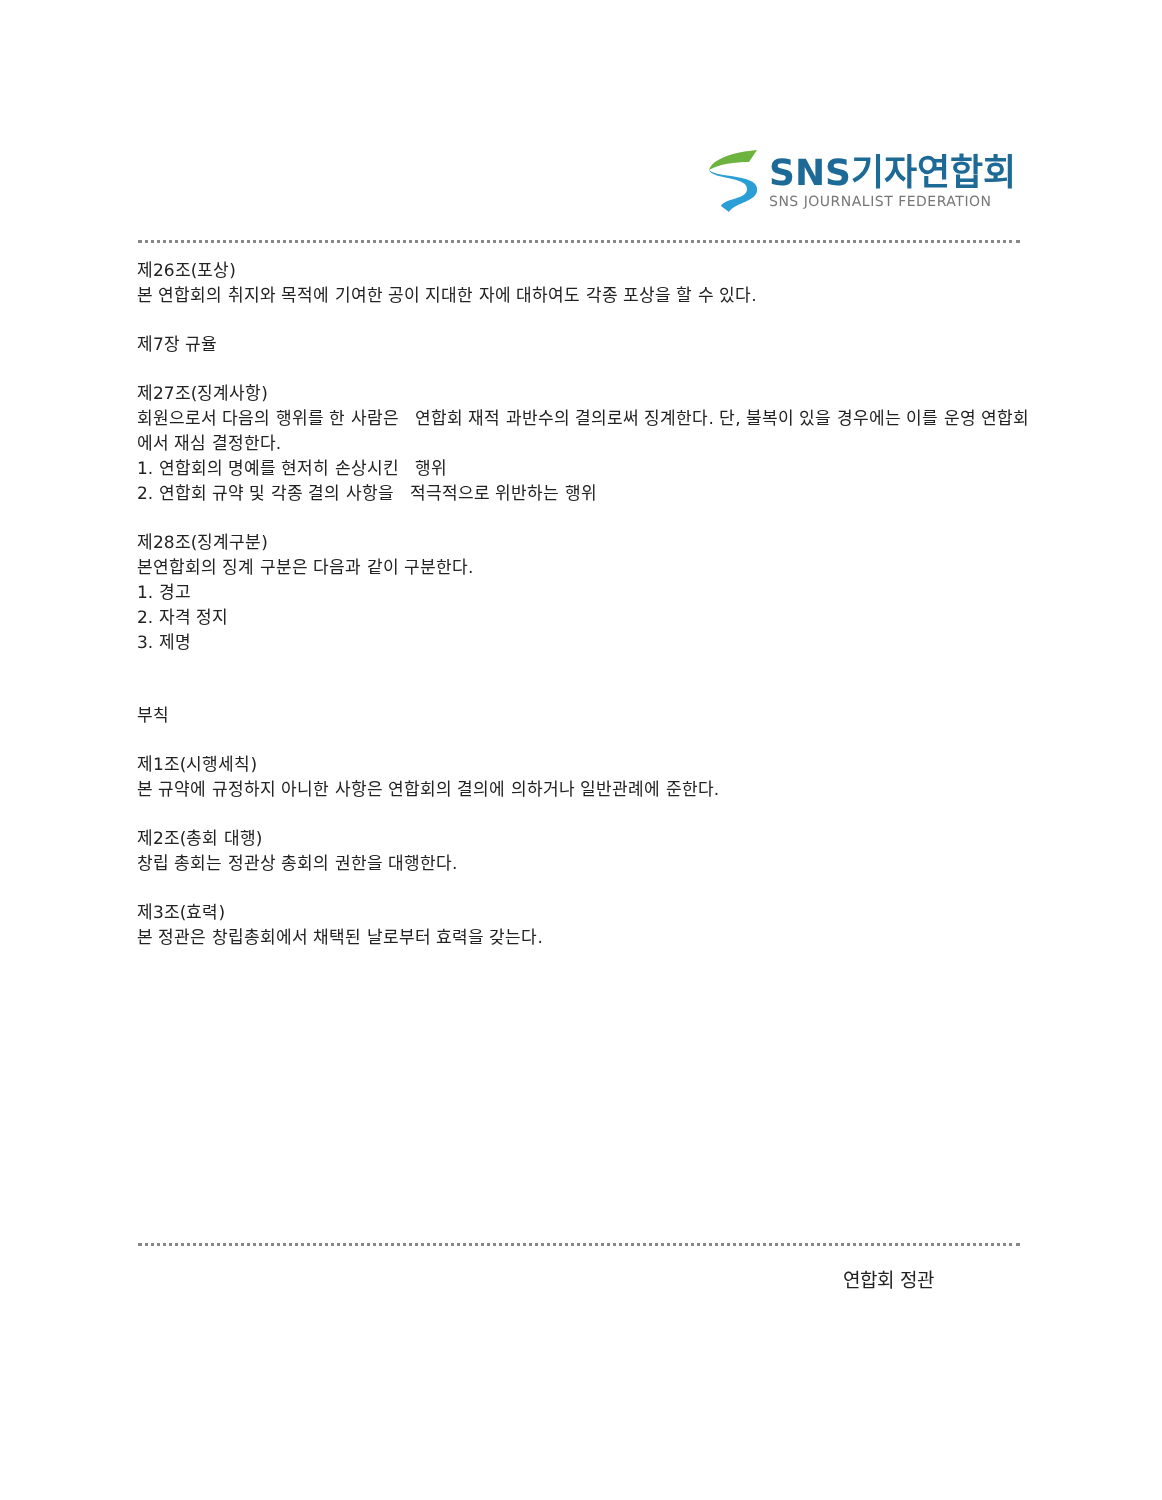SNS기자연합회
SNS JOURNALIST FEDERATION
제26조(포상)
본 연합회의 취지와 목적에 기여한 공이 지대한 자에 대하여도 각종 포상을 할 수 있다.
제7장 규율
제27조(징계사항)
회원으로서 다음의 행위를 한 사람은 연합회 재적 과반수의 결의로써 징계한다. 단, 불복이 있을 경우에는 이를 운영 연합회에서 재심 결정한다.
1. 연합회의 명예를 현저히 손상시킨 행위
2. 연합회 규약 및 각종 결의 사항을 적극적으로 위반하는 행위
제28조(징계구분)
본연합회의 징계 구분은 다음과 같이 구분한다.
1. 경고
2. 자격 정지
3. 제명
부칙
제1조(시행세칙)
본 규약에 규정하지 아니한 사항은 연합회의 결의에 의하거나 일반관례에 준한다.
제2조(총회 대행)
창립 총회는 정관상 총회의 권한을 대행한다.
제3조(효력)
본 정관은 창립총회에서 채택된 날로부터 효력을 갖는다.
연합회 정관